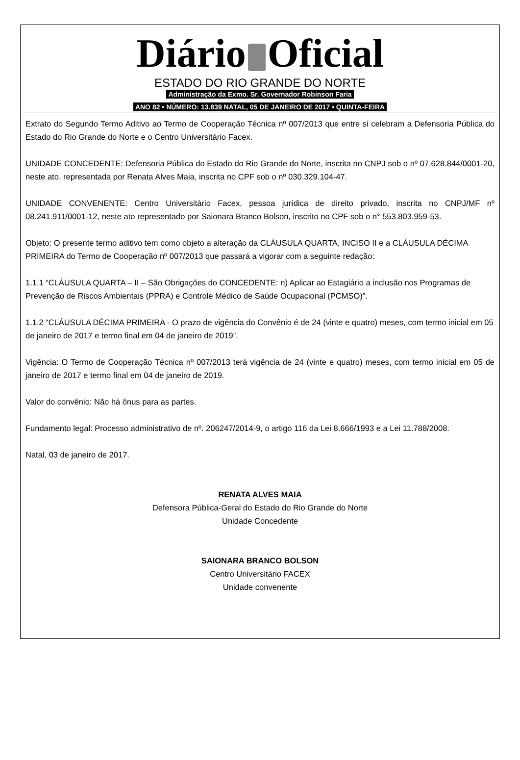Diário Oficial
ESTADO DO RIO GRANDE DO NORTE
Administração da Exmo. Sr. Governador Robinson Faria
ANO 82 • NÚMERO: 13.839 NATAL, 05 DE JANEIRO DE 2017 • QUINTA-FEIRA
Extrato do Segundo Termo Aditivo ao Termo de Cooperação Técnica nº 007/2013 que entre si celebram a Defensoria Pública do Estado do Rio Grande do Norte e o Centro Universitário Facex.
UNIDADE CONCEDENTE: Defensoria Pública do Estado do Rio Grande do Norte, inscrita no CNPJ sob o nº 07.628.844/0001-20, neste ato, representada por Renata Alves Maia, inscrita no CPF sob o nº 030.329.104-47.
UNIDADE CONVENENTE: Centro Universitário Facex, pessoa jurídica de direito privado, inscrita no CNPJ/MF nº 08.241.911/0001-12, neste ato representado por Saionara Branco Bolson, inscrito no CPF sob o n° 553.803.959-53.
Objeto: O presente termo aditivo tem como objeto a alteração da CLÁUSULA QUARTA, INCISO II e a CLÁUSULA DÉCIMA PRIMEIRA do Termo de Cooperação nº 007/2013 que passará a vigorar com a seguinte redação:
1.1.1 “CLÁUSULA QUARTA – II – São Obrigações do CONCEDENTE: n) Aplicar ao Estagiário a inclusão nos Programas de Prevenção de Riscos Ambientais (PPRA) e Controle Médico de Saúde Ocupacional (PCMSO)”.
1.1.2 “CLÁUSULA DÉCIMA PRIMEIRA - O prazo de vigência do Convênio é de 24 (vinte e quatro) meses, com termo inicial em 05 de janeiro de 2017 e termo final em 04 de janeiro de 2019”.
Vigência: O Termo de Cooperação Técnica nº 007/2013 terá vigência de 24 (vinte e quatro) meses, com termo inicial em 05 de janeiro de 2017 e termo final em 04 de janeiro de 2019.
Valor do convênio: Não há ônus para as partes.
Fundamento legal: Processo administrativo de nº. 206247/2014-9, o artigo 116 da Lei 8.666/1993 e a Lei 11.788/2008.
Natal, 03 de janeiro de 2017.
RENATA ALVES MAIA
Defensora Pública-Geral do Estado do Rio Grande do Norte
Unidade Concedente
SAIONARA BRANCO BOLSON
Centro Universitário FACEX
Unidade convenente